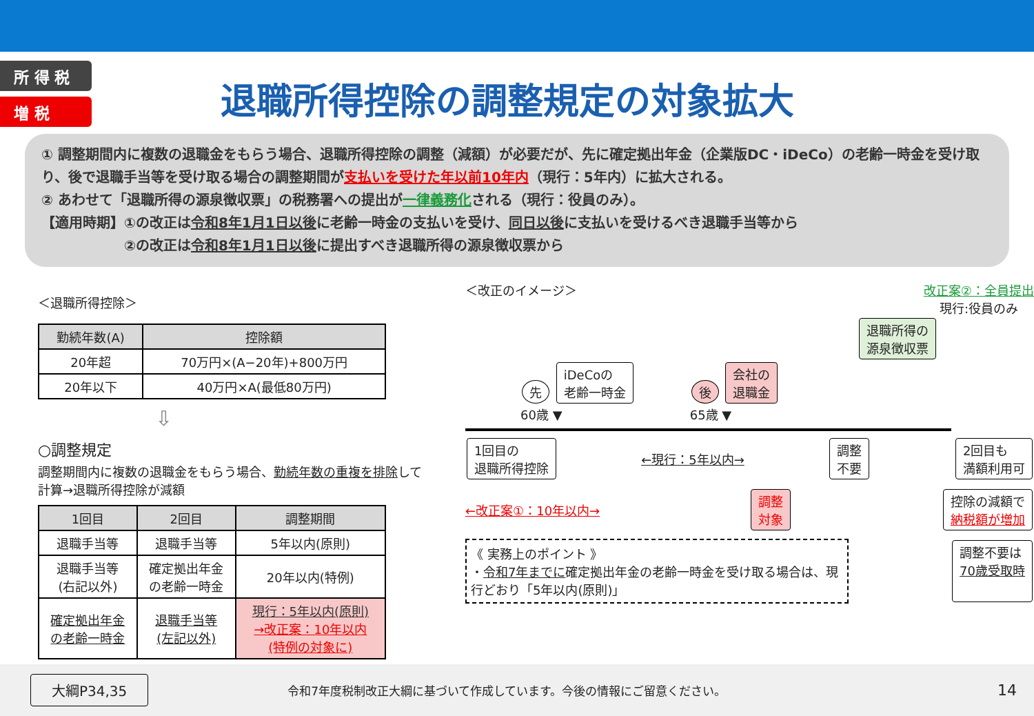所 得 税
増 税
退職所得控除の調整規定の対象拡大
① 調整期間内に複数の退職金をもらう場合、退職所得控除の調整（減額）が必要だが、先に確定拠出年金（企業版DC・iDeCo）の老齢一時金を受け取り、後で退職手当等を受け取る場合の調整期間が支払いを受けた年以前10年内（現行：5年内）に拡大される。
② あわせて「退職所得の源泉徴収票」の税務署への提出が一律義務化される（現行：役員のみ）。
【適用時期】①の改正は令和8年1月1日以後に老齢一時金の支払いを受け、同日以後に支払いを受けるべき退職手当等から
　　　　　　②の改正は令和8年1月1日以後に提出すべき退職所得の源泉徴収票から
＜退職所得控除＞
| 勤続年数(A) | 控除額 |
| --- | --- |
| 20年超 | 70万円×(A−20年)+800万円 |
| 20年以下 | 40万円×A(最低80万円) |
⇩
○調整規定
調整期間内に複数の退職金をもらう場合、勤続年数の重複を排除して計算→退職所得控除が減額
| 1回目 | 2回目 | 調整期間 |
| --- | --- | --- |
| 退職手当等 | 退職手当等 | 5年以内(原則) |
| 退職手当等 (右記以外) | 確定拠出年金 の老齢一時金 | 20年以内(特例) |
| 確定拠出年金 の老齢一時金 | 退職手当等 (左記以外) | 現行：5年以内(原則) →改正案：10年以内 (特例の対象に) |
＜改正のイメージ＞ 改正案②：全員提出
現行:役員のみ
退職所得の
源泉徴収票
先 iDeCoの
老齢一時金
60歳 ▼
後 会社の
退職金
65歳 ▼
1回目の
退職所得控除 ←現行：5年以内→ 調整
不要 2回目も
満額利用可
←改正案①：10年以内→ 調整
対象 控除の減額で
納税額が増加
《 実務上のポイント 》
・令和7年までに確定拠出年金の老齢一時金を受け取る場合は、現行どおり「5年以内(原則)」
調整不要は
70歳受取時
大綱P34,35 令和7年度税制改正大綱に基づいて作成しています。今後の情報にご留意ください。 14